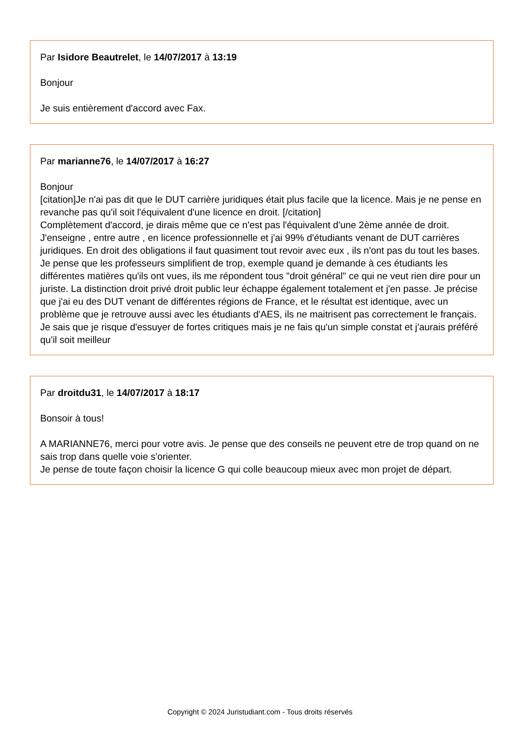Par Isidore Beautrelet, le 14/07/2017 à 13:19
Bonjour
Je suis entièrement d'accord avec Fax.
Par marianne76, le 14/07/2017 à 16:27
Bonjour
[citation]Je n'ai pas dit que le DUT carrière juridiques était plus facile que la licence. Mais je ne pense en revanche pas qu'il soit l'équivalent d'une licence en droit. [/citation]
Complètement d'accord, je dirais même que ce n'est pas l'équivalent d'une 2ème année de droit. J'enseigne , entre autre , en licence professionnelle et j'ai 99% d'étudiants venant de DUT carrières juridiques. En droit des obligations il faut quasiment tout revoir avec eux , ils n'ont pas du tout les bases. Je pense que les professeurs simplifient de trop, exemple quand je demande à ces étudiants les différentes matières qu'ils ont vues, ils me répondent tous "droit général" ce qui ne veut rien dire pour un juriste. La distinction droit privé droit public leur échappe également totalement et j'en passe. Je précise que j'ai eu des DUT venant de différentes régions de France, et le résultat est identique, avec un problème que je retrouve aussi avec les étudiants d'AES, ils ne maitrisent pas correctement le français.
Je sais que je risque d'essuyer de fortes critiques mais je ne fais qu'un simple constat et j'aurais préféré qu'il soit meilleur
Par droitdu31, le 14/07/2017 à 18:17
Bonsoir à tous!
A MARIANNE76, merci pour votre avis. Je pense que des conseils ne peuvent etre de trop quand on ne sais trop dans quelle voie s'orienter.
Je pense de toute façon choisir la licence G qui colle beaucoup mieux avec mon projet de départ.
Copyright © 2024 Juristudiant.com - Tous droits réservés